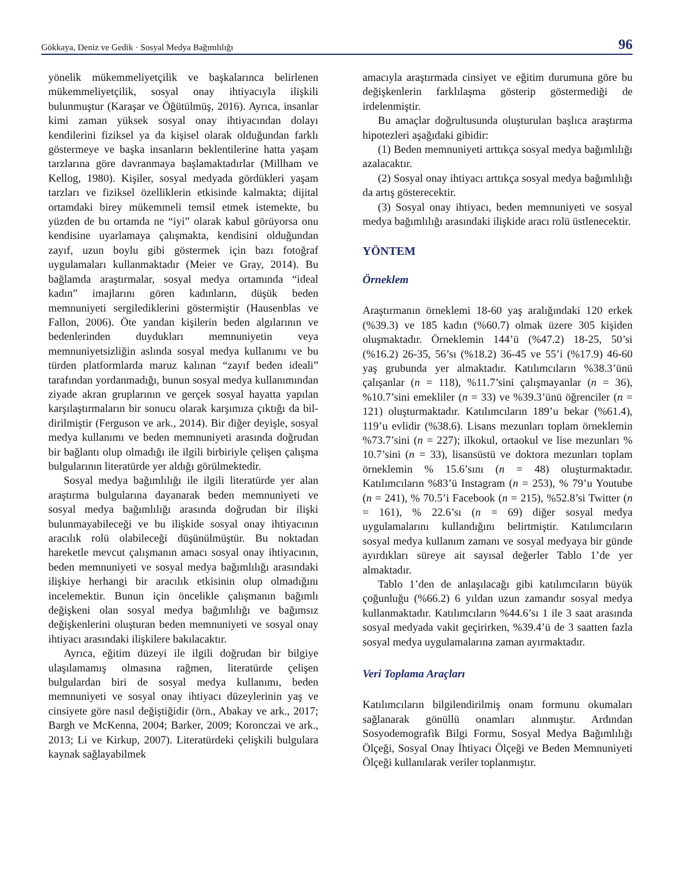Gökkaya, Deniz ve Gedik · Sosyal Medya Bağımlılığı 96
yönelik mükemmeliyetçilik ve başkalarınca belirle­nen mükemmeliyetçilik, sosyal onay ihtiyacıyla iliş­kili bulunmuştur (Karaşar ve Öğütülmüş, 2016). Ay­rıca, insanlar kimi zaman yüksek sosyal onay ihtiya­cından dolayı kendilerini fiziksel ya da kişisel olarak olduğundan farklı göstermeye ve başka insanların beklentilerine hatta yaşam tarzlarına göre davranma­ya başlamaktadırlar (Millham ve Kellog, 1980). Kişi­ler, sosyal medyada gördükleri yaşam tarzları ve fiziksel özelliklerin etkisinde kalmakta; dijital ortam­daki birey mükemmeli temsil etmek istemekte, bu yüzden de bu ortamda ne “iyi” olarak kabul görüyor­sa onu kendisine uyarlamaya çalışmakta, kendisini olduğundan zayıf, uzun boylu gibi göstermek için bazı fotoğraf uygulamaları kullanmaktadır (Meier ve Gray, 2014). Bu bağlamda araştırmalar, sosyal medya ortamında “ideal kadın” imajlarını gören kadınların, düşük beden memnuniyeti sergilediklerini göstermiş­tir (Hausenblas ve Fallon, 2006). Öte yandan kişilerin beden algılarının ve bedenlerinden duydukları mem­nuniyetin veya memnuniyetsizliğin aslında sosyal medya kullanımı ve bu türden platformlarda maruz kalınan “zayıf beden ideali” tarafından yordanmadığı, bunun sosyal medya kullanımından ziyade akran gruplarının ve gerçek sosyal hayatta yapılan karşılaş­tırmaların bir sonucu olarak karşımıza çıktığı da bil­dirilmiştir (Ferguson ve ark., 2014). Bir diğer deyişle, sosyal medya kullanımı ve beden memnuniyeti ara­sında doğrudan bir bağlantı olup olmadığı ile ilgili birbiriyle çelişen çalışma bulgularının literatürde yer aldığı görülmektedir.
Sosyal medya bağımlılığı ile ilgili literatürde yer alan araştırma bulgularına dayanarak beden memnu­niyeti ve sosyal medya bağımlılığı arasında doğrudan bir ilişki bulunmayabileceği ve bu ilişkide sosyal onay ihtiyacının aracılık rolü olabileceği düşünül­müştür. Bu noktadan hareketle mevcut çalışmanın amacı sosyal onay ihtiyacının, beden memnuniyeti ve sosyal medya bağımlılığı arasındaki ilişkiye herhangi bir aracılık etkisinin olup olmadığını incelemektir. Bunun için öncelikle çalışmanın bağımlı değişkeni olan sosyal medya bağımlılığı ve bağımsız değişken­lerini oluşturan beden memnuniyeti ve sosyal onay ihtiyacı arasındaki ilişkilere bakılacaktır.
Ayrıca, eğitim düzeyi ile ilgili doğrudan bir bilgi­ye ulaşılamamış olmasına rağmen, literatürde çelişen bulgulardan biri de sosyal medya kullanımı, beden memnuniyeti ve sosyal onay ihtiyacı düzeylerinin yaş ve cinsiyete göre nasıl değiştiğidir (örn., Abakay ve ark., 2017; Bargh ve McKenna, 2004; Barker, 2009; Koronczai ve ark., 2013; Li ve Kirkup, 2007). Litera­türdeki çelişkili bulgulara kaynak sağlayabilmek
amacıyla araştırmada cinsiyet ve eğitim durumuna göre bu değişkenlerin farklılaşma gösterip gösterme­diği de irdelenmiştir.
Bu amaçlar doğrultusunda oluşturulan başlıca araştırma hipotezleri aşağıdaki gibidir:
(1) Beden memnuniyeti arttıkça sosyal medya ba­ğımlılığı azalacaktır.
(2) Sosyal onay ihtiyacı arttıkça sosyal medya ba­ğımlılığı da artış gösterecektir.
(3) Sosyal onay ihtiyacı, beden memnuniyeti ve sosyal medya bağımlılığı arasındaki ilişkide aracı rolü üstlenecektir.
YÖNTEM
Örneklem
Araştırmanın örneklemi 18-60 yaş aralığındaki 120 erkek (%39.3) ve 185 kadın (%60.7) olmak üzere 305 kişiden oluşmaktadır. Örneklemin 144’ü (%47.2) 18-25, 50’si (%16.2) 26-35, 56’sı (%18.2) 36-45 ve 55’i (%17.9) 46-60 yaş grubunda yer almaktadır. Katı­lımcıların %38.3’ünü çalışanlar (n = 118), %11.7’sini çalışmayanlar (n = 36), %10.7’sini emekliler (n = 33) ve %39.3’ünü öğrenciler (n = 121) oluşturmaktadır. Katılımcıların 189’u bekar (%61.4), 119’u evlidir (%38.6). Lisans mezunları toplam örneklemin %73.7’sini (n = 227); ilkokul, ortaokul ve lise me­zunları % 10.7’sini (n = 33), lisansüstü ve doktora mezunları toplam örneklemin % 15.6’sını (n = 48) oluşturmaktadır. Katılımcıların %83’ü Instagram (n = 253), % 79’u Youtube (n = 241), % 70.5’i Facebook (n = 215), %52.8’si Twitter (n = 161), % 22.6’sı (n = 69) diğer sosyal medya uygulamalarını kullandığını belirtmiştir. Katılımcıların sosyal medya kullanım zamanı ve sosyal medyaya bir günde ayırdıkları süre­ye ait sayısal değerler Tablo 1’de yer almaktadır.
Tablo 1’den de anlaşılacağı gibi katılımcıların bü­yük çoğunluğu (%66.2) 6 yıldan uzun zamandır sos­yal medya kullanmaktadır. Katılımcıların %44.6’sı 1 ile 3 saat arasında sosyal medyada vakit geçirirken, %39.4’ü de 3 saatten fazla sosyal medya uygulamala­rına zaman ayırmaktadır.
Veri Toplama Araçları
Katılımcıların bilgilendirilmiş onam formunu okuma­ları sağlanarak gönüllü onamları alınmıştır. Ardından Sosyodemografik Bilgi Formu, Sosyal Medya Ba­ğımlılığı Ölçeği, Sosyal Onay İhtiyacı Ölçeği ve Be­den Memnuniyeti Ölçeği kullanılarak veriler toplan­mıştır.